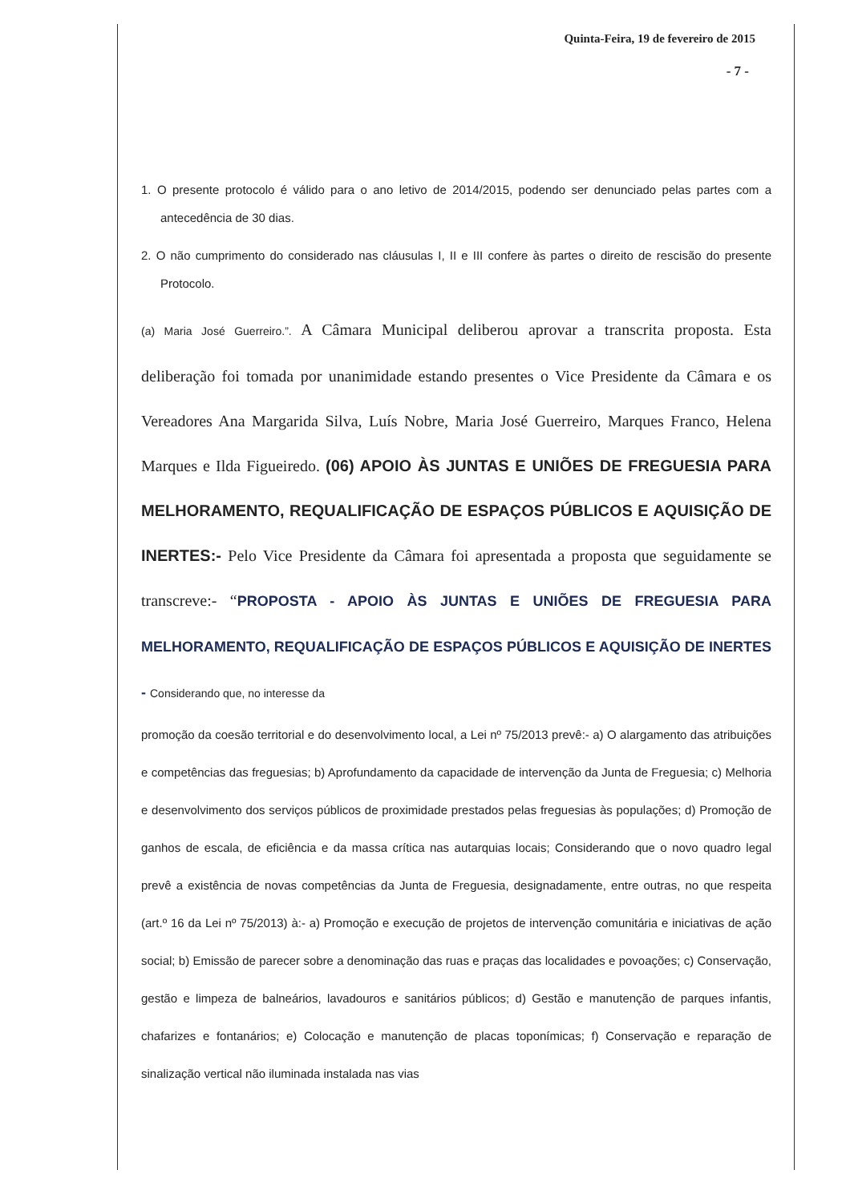Quinta-Feira, 19 de fevereiro de 2015
- 7 -
1. O presente protocolo é válido para o ano letivo de 2014/2015, podendo ser denunciado pelas partes com a antecedência de 30 dias.
2. O não cumprimento do considerado nas cláusulas I, II e III confere às partes o direito de rescisão do presente Protocolo.
(a) Maria José Guerreiro.”. A Câmara Municipal deliberou aprovar a transcrita proposta. Esta deliberação foi tomada por unanimidade estando presentes o Vice Presidente da Câmara e os Vereadores Ana Margarida Silva, Luís Nobre, Maria José Guerreiro, Marques Franco, Helena Marques e Ilda Figueiredo. (06) APOIO ÀS JUNTAS E UNIÕES DE FREGUESIA PARA MELHORAMENTO, REQUALIFICAÇÃO DE ESPAÇOS PÚBLICOS E AQUISIÇÃO DE INERTES:- Pelo Vice Presidente da Câmara foi apresentada a proposta que seguidamente se transcreve:- “PROPOSTA - APOIO ÀS JUNTAS E UNIÕES DE FREGUESIA PARA MELHORAMENTO, REQUALIFICAÇÃO DE ESPAÇOS PÚBLICOS E AQUISIÇÃO DE INERTES - Considerando que, no interesse da
promoção da coesão territorial e do desenvolvimento local, a Lei nº 75/2013 prevê:- a) O alargamento das atribuições e competências das freguesias; b) Aprofundamento da capacidade de intervenção da Junta de Freguesia; c) Melhoria e desenvolvimento dos serviços públicos de proximidade prestados pelas freguesias às populações; d) Promoção de ganhos de escala, de eficiência e da massa crítica nas autarquias locais; Considerando que o novo quadro legal prevê a existência de novas competências da Junta de Freguesia, designadamente, entre outras, no que respeita (art.º 16 da Lei nº 75/2013) à:- a) Promoção e execução de projetos de intervenção comunitária e iniciativas de ação social; b) Emissão de parecer sobre a denominação das ruas e praças das localidades e povoações; c) Conservação, gestão e limpeza de balneários, lavadouros e sanitários públicos; d) Gestão e manutenção de parques infantis, chafarizes e fontanários; e) Colocação e manutenção de placas toponímicas; f) Conservação e reparação de sinalização vertical não iluminada instalada nas vias